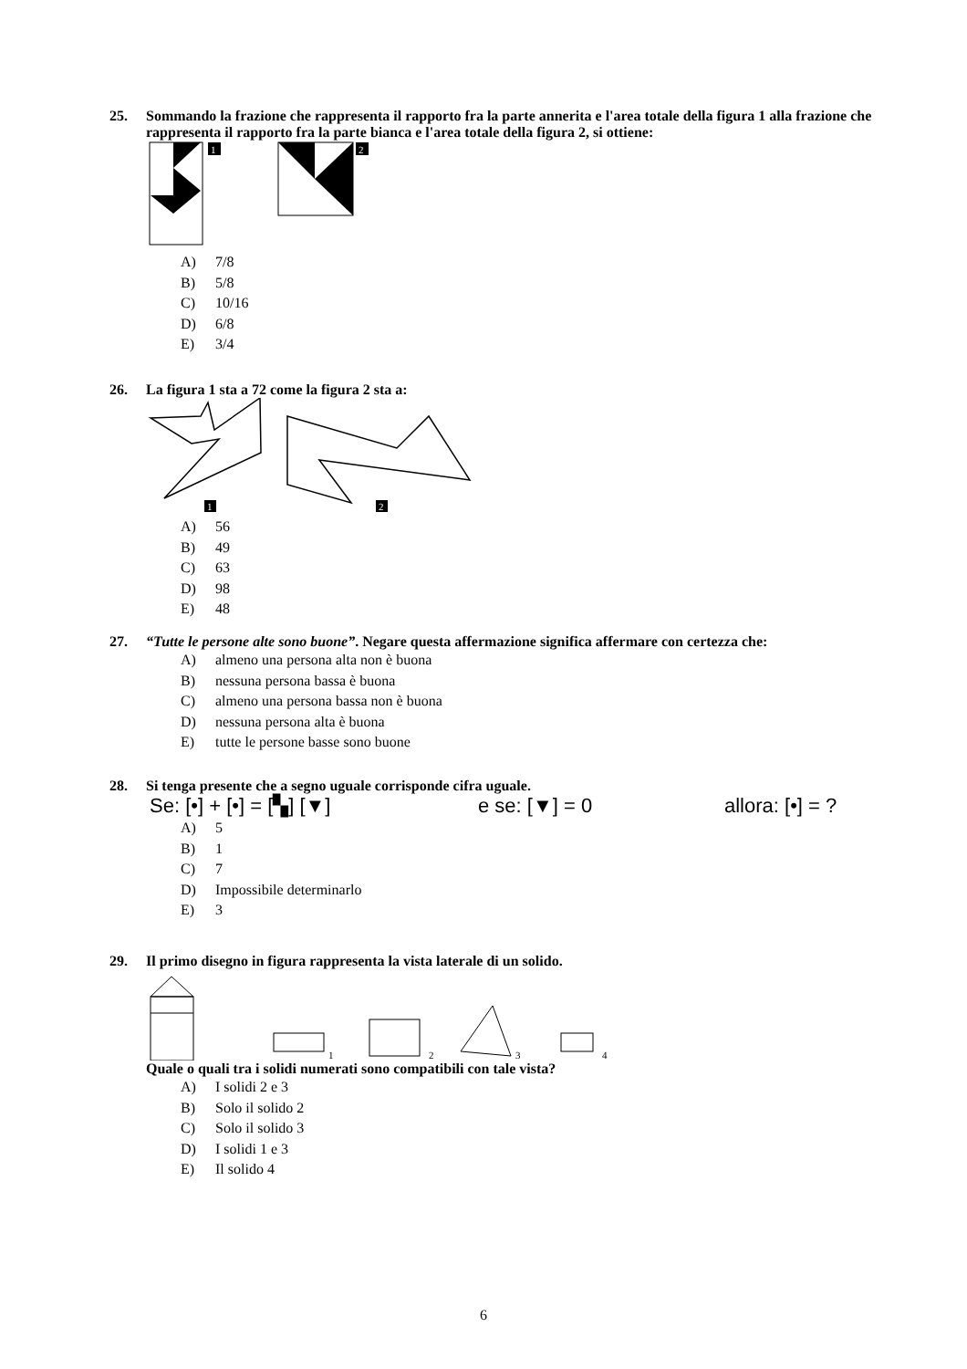25. Sommando la frazione che rappresenta il rapporto fra la parte annerita e l'area totale della figura 1 alla frazione che rappresenta il rapporto fra la parte bianca e l'area totale della figura 2, si ottiene:
1
2
A) 7/8
B) 5/8
C) 10/16
D) 6/8
E) 3/4
26. La figura 1 sta a 72 come la figura 2 sta a:
1
2
A) 56
B) 49
C) 63
D) 98
E) 48
27. “Tutte le persone alte sono buone”. Negare questa affermazione significa affermare con certezza che:
A) almeno una persona alta non è buona
B) nessuna persona bassa è buona
C) almeno una persona bassa non è buona
D) nessuna persona alta è buona
E) tutte le persone basse sono buone
28. Si tenga presente che a segno uguale corrisponde cifra uguale.
Se: [•] + [•] = [▚] [▼] e se: [▼] = 0 allora: [•] = ?
A) 5
B) 1
C) 7
D) Impossibile determinarlo
E) 3
29. Il primo disegno in figura rappresenta la vista laterale di un solido.
1
2
3
4
Quale o quali tra i solidi numerati sono compatibili con tale vista?
A) I solidi 2 e 3
B) Solo il solido 2
C) Solo il solido 3
D) I solidi 1 e 3
E) Il solido 4
6